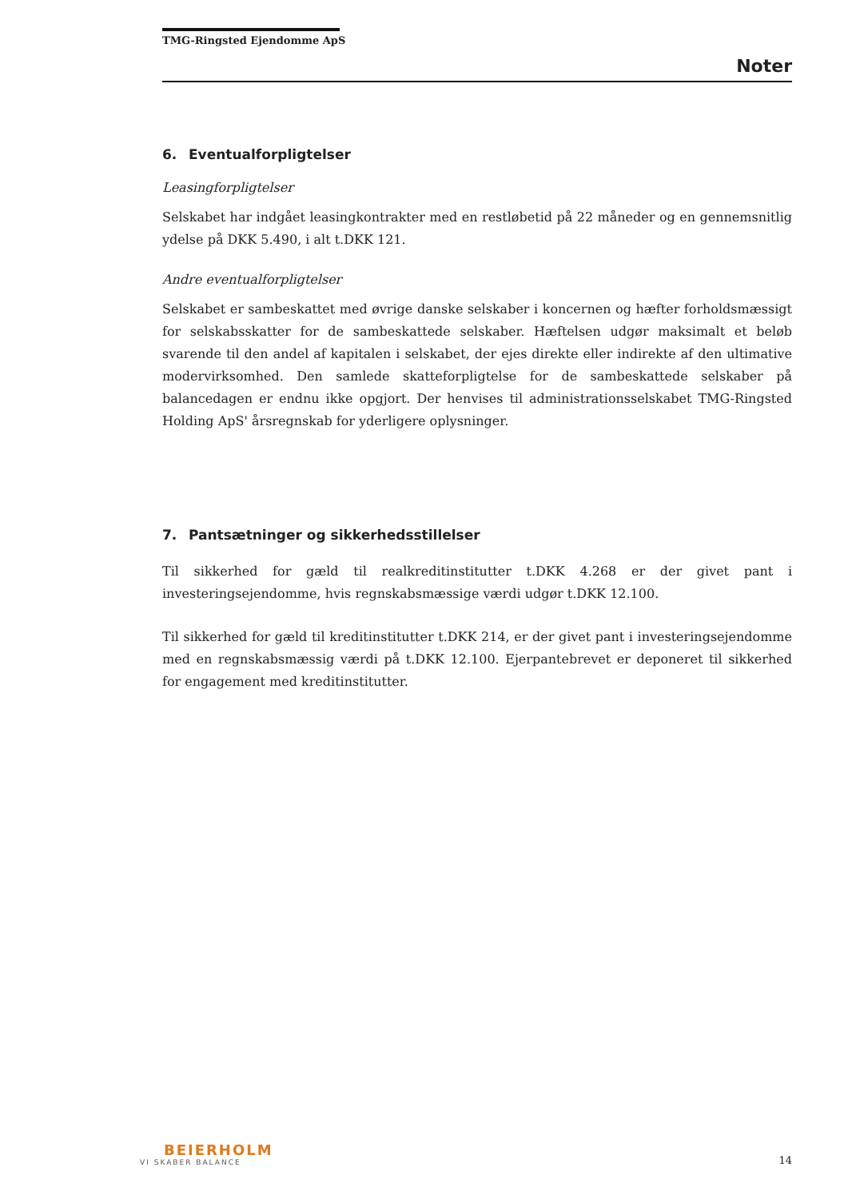TMG-Ringsted Ejendomme ApS
Noter
6. Eventualforpligtelser
Leasingforpligtelser
Selskabet har indgået leasingkontrakter med en restløbetid på 22 måneder og en gennemsnitlig ydelse på DKK 5.490, i alt t.DKK 121.
Andre eventualforpligtelser
Selskabet er sambeskattet med øvrige danske selskaber i koncernen og hæfter forholdsmæssigt for selskabsskatter for de sambeskattede selskaber. Hæftelsen udgør maksimalt et beløb svarende til den andel af kapitalen i selskabet, der ejes direkte eller indirekte af den ultimative modervirksomhed. Den samlede skatteforpligtelse for de sambeskattede selskaber på balancedagen er endnu ikke opgjort. Der henvises til administrationsselskabet TMG-Ringsted Holding ApS' årsregnskab for yderligere oplysninger.
7. Pantsætninger og sikkerhedsstillelser
Til sikkerhed for gæld til realkreditinstitutter t.DKK 4.268 er der givet pant i investeringsejendomme, hvis regnskabsmæssige værdi udgør t.DKK 12.100.
Til sikkerhed for gæld til kreditinstitutter t.DKK 214, er der givet pant i investeringsejendomme med en regnskabsmæssig værdi på t.DKK 12.100. Ejerpantebrevet er deponeret til sikkerhed for engagement med kreditinstitutter.
BEIERHOLM
VI SKABER BALANCE
14